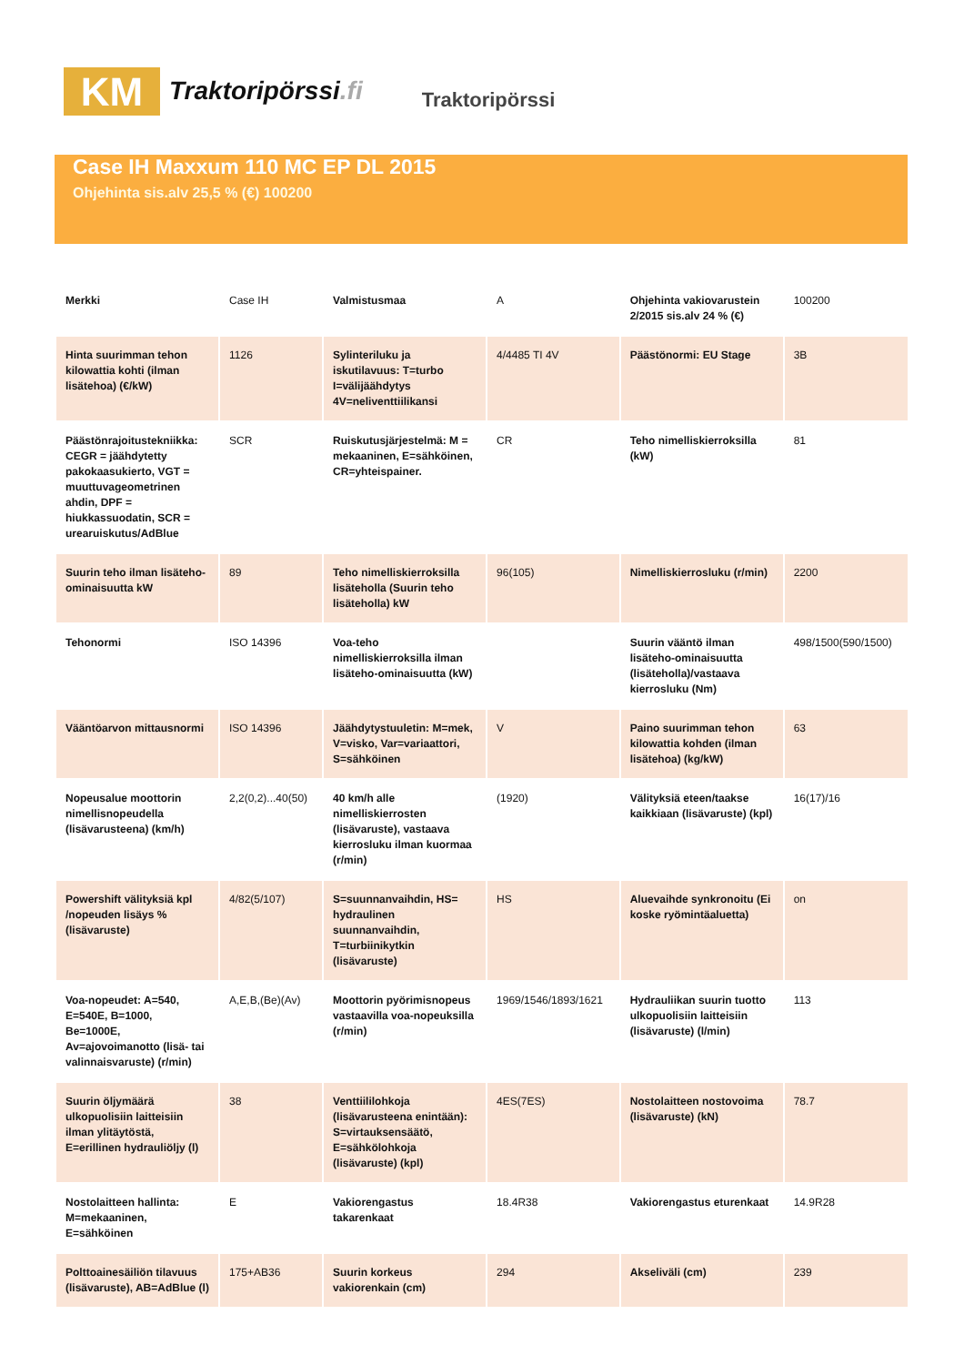KM
Traktoripörssi.fi
Traktoripörssi
Case IH Maxxum 110 MC EP DL 2015
Ohjehinta sis.alv 25,5 % (€) 100200
| Merkki | Case IH | Valmistusmaa | A | Ohjehinta vakiovarustein 2/2015 sis.alv 24 % (€) | 100200 |
| Hinta suurimman tehon kilowattia kohti (ilman lisätehoa) (€/kW) | 1126 | Sylinteriluku ja iskutilavuus: T=turbo I=välijäähdytys 4V=neliventtiilikansi | 4/4485 TI 4V | Päästönormi: EU Stage | 3B |
| Päästönrajoitustekniikka: CEGR = jäähdytetty pakokaasukierto, VGT = muuttuvageometrinen ahdin, DPF = hiukkassuodatin, SCR = urearuiskutus/AdBlue | SCR | Ruiskutusjärjestelmä: M = mekaaninen, E=sähköinen, CR=yhteispainer. | CR | Teho nimelliskierroksilla (kW) | 81 |
| Suurin teho ilman lisäteho-ominaisuutta kW | 89 | Teho nimelliskierroksilla lisäteholla (Suurin teho lisäteholla) kW | 96(105) | Nimelliskierrosluku (r/min) | 2200 |
| Tehonormi | ISO 14396 | Voa-teho nimelliskierroksilla ilman lisäteho-ominaisuutta (kW) | | Suurin vääntö ilman lisäteho-ominaisuutta (lisäteholla)/vastaava kierrosluku (Nm) | 498/1500(590/1500) |
| Vääntöarvon mittausnormi | ISO 14396 | Jäähdytystuuletin: M=mek, V=visko, Var=variaattori, S=sähköinen | V | Paino suurimman tehon kilowattia kohden (ilman lisätehoa) (kg/kW) | 63 |
| Nopeusalue moottorin nimellisnopeudella (lisävarusteena) (km/h) | 2,2(0,2)...40(50) | 40 km/h alle nimelliskierrosten (lisävaruste), vastaava kierrosluku ilman kuormaa (r/min) | (1920) | Välityksiä eteen/taakse kaikkiaan (lisävaruste) (kpl) | 16(17)/16 |
| Powershift välityksiä kpl /nopeuden lisäys % (lisävaruste) | 4/82(5/107) | S=suunnanvaihdin, HS= hydraulinen suunnanvaihdin, T=turbiinikytkin (lisävaruste) | HS | Aluevaihde synkronoitu (Ei koske ryömintäaluetta) | on |
| Voa-nopeudet: A=540, E=540E, B=1000, Be=1000E, Av=ajovoimanotto (lisä- tai valinnaisvaruste) (r/min) | A,E,B,(Be)(Av) | Moottorin pyörimisnopeus vastaavilla voa-nopeuksilla (r/min) | 1969/1546/1893/1621 | Hydrauliikan suurin tuotto ulkopuolisiin laitteisiin (lisävaruste) (l/min) | 113 |
| Suurin öljymäärä ulkopuolisiin laitteisiin ilman ylitäytöstä, E=erillinen hydrauliöljy (l) | 38 | Venttiililohkoja (lisävarusteena enintään): S=virtauksensäätö, E=sähkölohkoja (lisävaruste) (kpl) | 4ES(7ES) | Nostolaitteen nostovoima (lisävaruste) (kN) | 78.7 |
| Nostolaitteen hallinta: M=mekaaninen, E=sähköinen | E | Vakiorengastus takarenkaat | 18.4R38 | Vakiorengastus eturenkaat | 14.9R28 |
| Polttoainesäiliön tilavuus (lisävaruste), AB=AdBlue (l) | 175+AB36 | Suurin korkeus vakiorenkain (cm) | 294 | Akseliväli (cm) | 239 |